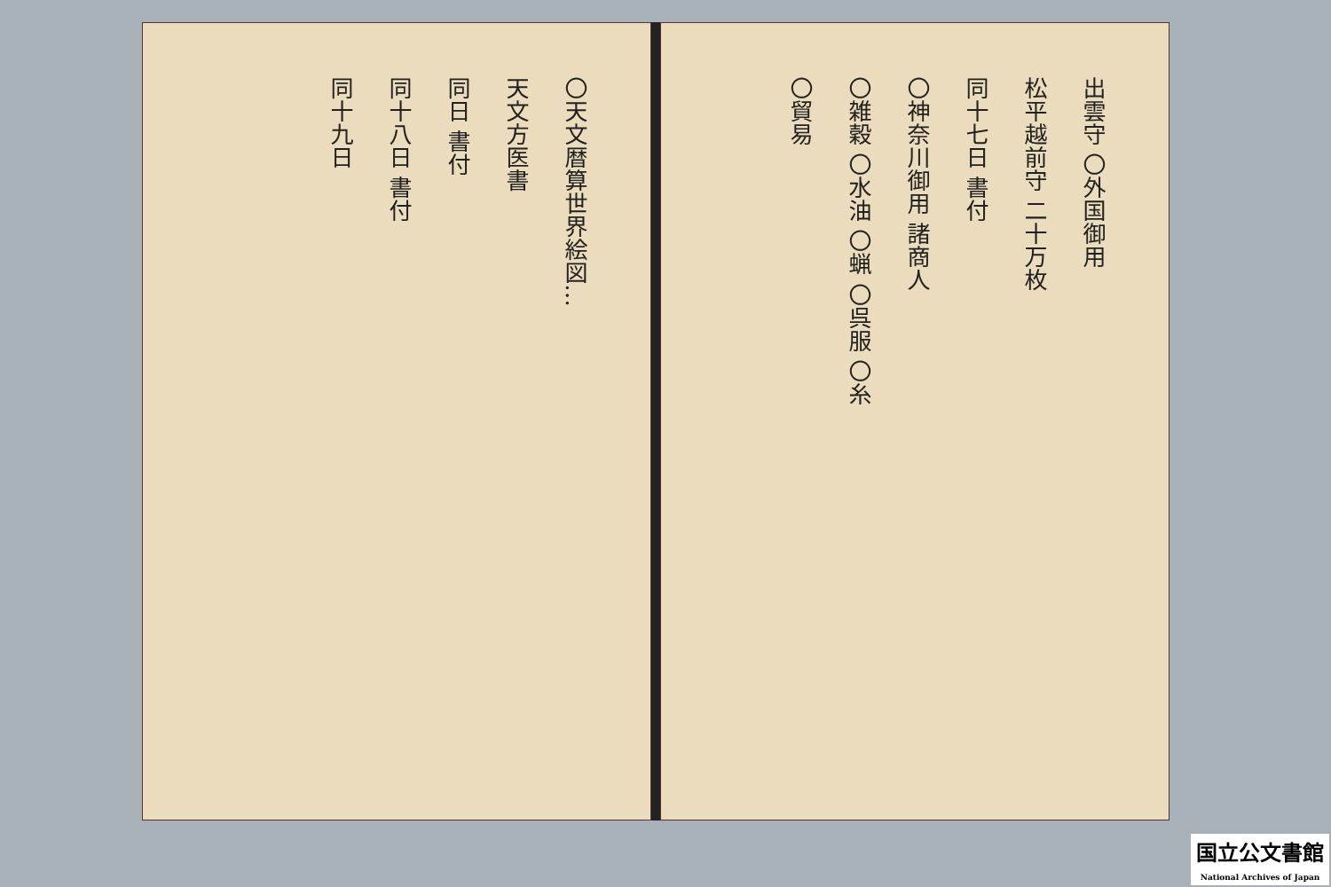〇天文暦算世界絵図…
天文方医書
同日 書付
同十八日 書付
同十九日
出雲守 〇外国御用
松平越前守 二十万枚
同十七日 書付
〇神奈川御用 諸商人
〇雑穀 〇水油 〇蝋 〇呉服 〇糸
〇貿易
国立公文書館
National Archives of Japan